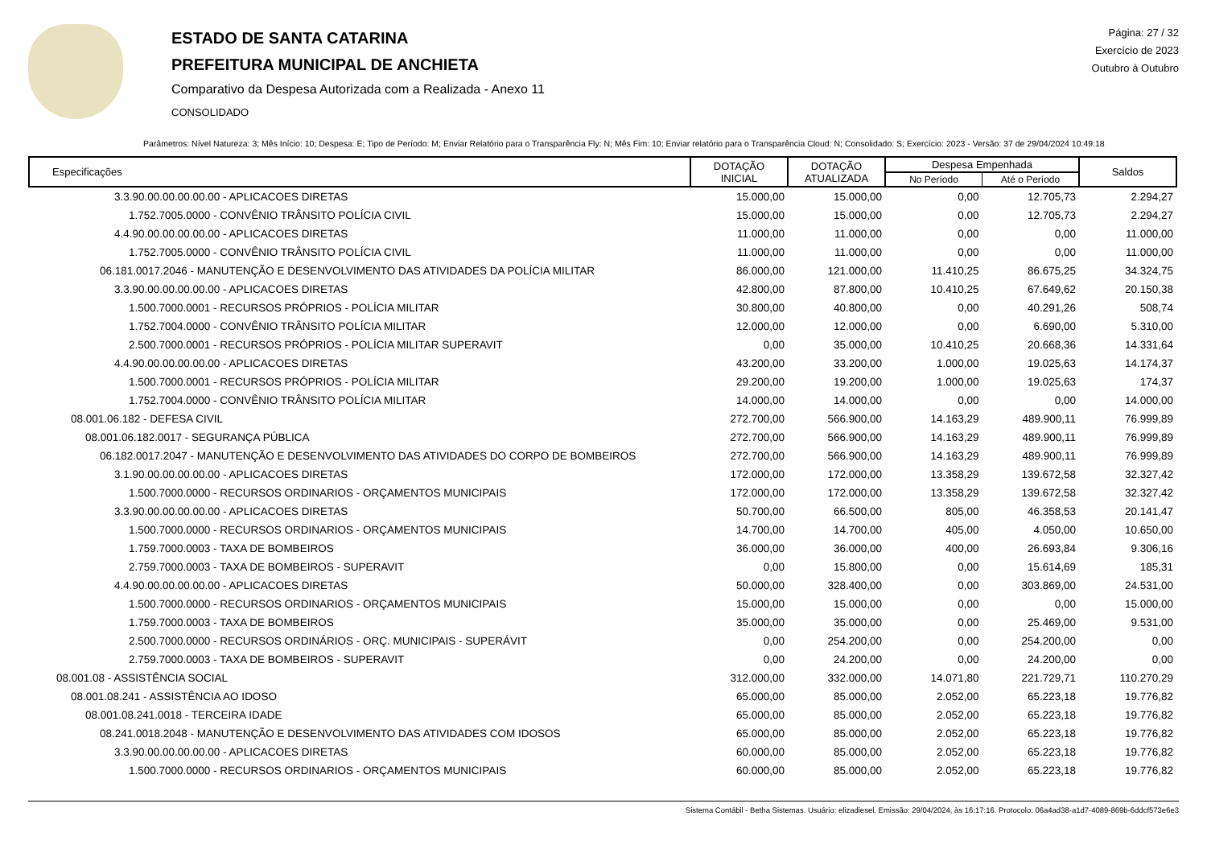ESTADO DE SANTA CATARINA
PREFEITURA MUNICIPAL DE ANCHIETA
Comparativo da Despesa Autorizada com a Realizada - Anexo 11
CONSOLIDADO
Página: 27 / 32
Exercício de 2023
Outubro à Outubro
Parâmetros: Nível Natureza: 3; Mês Início: 10; Despesa: E; Tipo de Período: M; Enviar Relatório para o Transparência Fly: N; Mês Fim: 10; Enviar relatório para o Transparência Cloud: N; Consolidado: S; Exercício: 2023 - Versão: 37 de 29/04/2024 10:49:18
| Especificações | DOTAÇÃO INICIAL | DOTAÇÃO ATUALIZADA | Despesa Empenhada | | Saldos |
| --- | --- | --- | --- | --- | --- |
| | | | No Período | Até o Período | |
| 3.3.90.00.00.00.00.00 - APLICACOES DIRETAS | 15.000,00 | 15.000,00 | 0,00 | 12.705,73 | 2.294,27 |
| 1.752.7005.0000 - CONVÊNIO TRÂNSITO POLÍCIA CIVIL | 15.000,00 | 15.000,00 | 0,00 | 12.705,73 | 2.294,27 |
| 4.4.90.00.00.00.00.00 - APLICACOES DIRETAS | 11.000,00 | 11.000,00 | 0,00 | 0,00 | 11.000,00 |
| 1.752.7005.0000 - CONVÊNIO TRÂNSITO POLÍCIA CIVIL | 11.000,00 | 11.000,00 | 0,00 | 0,00 | 11.000,00 |
| 06.181.0017.2046 - MANUTENÇÃO E DESENVOLVIMENTO DAS ATIVIDADES DA POLÍCIA MILITAR | 86.000,00 | 121.000,00 | 11.410,25 | 86.675,25 | 34.324,75 |
| 3.3.90.00.00.00.00.00 - APLICACOES DIRETAS | 42.800,00 | 87.800,00 | 10.410,25 | 67.649,62 | 20.150,38 |
| 1.500.7000.0001 - RECURSOS PRÓPRIOS - POLÍCIA MILITAR | 30.800,00 | 40.800,00 | 0,00 | 40.291,26 | 508,74 |
| 1.752.7004.0000 - CONVÊNIO TRÂNSITO POLÍCIA MILITAR | 12.000,00 | 12.000,00 | 0,00 | 6.690,00 | 5.310,00 |
| 2.500.7000.0001 - RECURSOS PRÓPRIOS - POLÍCIA MILITAR SUPERAVIT | 0,00 | 35.000,00 | 10.410,25 | 20.668,36 | 14.331,64 |
| 4.4.90.00.00.00.00.00 - APLICACOES DIRETAS | 43.200,00 | 33.200,00 | 1.000,00 | 19.025,63 | 14.174,37 |
| 1.500.7000.0001 - RECURSOS PRÓPRIOS - POLÍCIA MILITAR | 29.200,00 | 19.200,00 | 1.000,00 | 19.025,63 | 174,37 |
| 1.752.7004.0000 - CONVÊNIO TRÂNSITO POLÍCIA MILITAR | 14.000,00 | 14.000,00 | 0,00 | 0,00 | 14.000,00 |
| 08.001.06.182 - DEFESA CIVIL | 272.700,00 | 566.900,00 | 14.163,29 | 489.900,11 | 76.999,89 |
| 08.001.06.182.0017 - SEGURANÇA PÚBLICA | 272.700,00 | 566.900,00 | 14.163,29 | 489.900,11 | 76.999,89 |
| 06.182.0017.2047 - MANUTENÇÃO E DESENVOLVIMENTO DAS ATIVIDADES DO CORPO DE BOMBEIROS | 272.700,00 | 566.900,00 | 14.163,29 | 489.900,11 | 76.999,89 |
| 3.1.90.00.00.00.00.00 - APLICACOES DIRETAS | 172.000,00 | 172.000,00 | 13.358,29 | 139.672,58 | 32.327,42 |
| 1.500.7000.0000 - RECURSOS ORDINARIOS - ORÇAMENTOS MUNICIPAIS | 172.000,00 | 172.000,00 | 13.358,29 | 139.672,58 | 32.327,42 |
| 3.3.90.00.00.00.00.00 - APLICACOES DIRETAS | 50.700,00 | 66.500,00 | 805,00 | 46.358,53 | 20.141,47 |
| 1.500.7000.0000 - RECURSOS ORDINARIOS - ORÇAMENTOS MUNICIPAIS | 14.700,00 | 14.700,00 | 405,00 | 4.050,00 | 10.650,00 |
| 1.759.7000.0003 - TAXA DE BOMBEIROS | 36.000,00 | 36.000,00 | 400,00 | 26.693,84 | 9.306,16 |
| 2.759.7000.0003 - TAXA DE BOMBEIROS - SUPERAVIT | 0,00 | 15.800,00 | 0,00 | 15.614,69 | 185,31 |
| 4.4.90.00.00.00.00.00 - APLICACOES DIRETAS | 50.000,00 | 328.400,00 | 0,00 | 303.869,00 | 24.531,00 |
| 1.500.7000.0000 - RECURSOS ORDINARIOS - ORÇAMENTOS MUNICIPAIS | 15.000,00 | 15.000,00 | 0,00 | 0,00 | 15.000,00 |
| 1.759.7000.0003 - TAXA DE BOMBEIROS | 35.000,00 | 35.000,00 | 0,00 | 25.469,00 | 9.531,00 |
| 2.500.7000.0000 - RECURSOS ORDINÁRIOS - ORÇ. MUNICIPAIS - SUPERÁVIT | 0,00 | 254.200,00 | 0,00 | 254.200,00 | 0,00 |
| 2.759.7000.0003 - TAXA DE BOMBEIROS - SUPERAVIT | 0,00 | 24.200,00 | 0,00 | 24.200,00 | 0,00 |
| 08.001.08 - ASSISTÊNCIA SOCIAL | 312.000,00 | 332.000,00 | 14.071,80 | 221.729,71 | 110.270,29 |
| 08.001.08.241 - ASSISTÊNCIA AO IDOSO | 65.000,00 | 85.000,00 | 2.052,00 | 65.223,18 | 19.776,82 |
| 08.001.08.241.0018 - TERCEIRA IDADE | 65.000,00 | 85.000,00 | 2.052,00 | 65.223,18 | 19.776,82 |
| 08.241.0018.2048 - MANUTENÇÃO E DESENVOLVIMENTO DAS ATIVIDADES COM IDOSOS | 65.000,00 | 85.000,00 | 2.052,00 | 65.223,18 | 19.776,82 |
| 3.3.90.00.00.00.00.00 - APLICACOES DIRETAS | 60.000,00 | 85.000,00 | 2.052,00 | 65.223,18 | 19.776,82 |
| 1.500.7000.0000 - RECURSOS ORDINARIOS - ORÇAMENTOS MUNICIPAIS | 60.000,00 | 85.000,00 | 2.052,00 | 65.223,18 | 19.776,82 |
Sistema Contábil - Betha Sistemas. Usuário: elizadiesel. Emissão: 29/04/2024, às 16:17:16. Protocolo: 06a4ad38-a1d7-4089-869b-6ddcf573e6e3